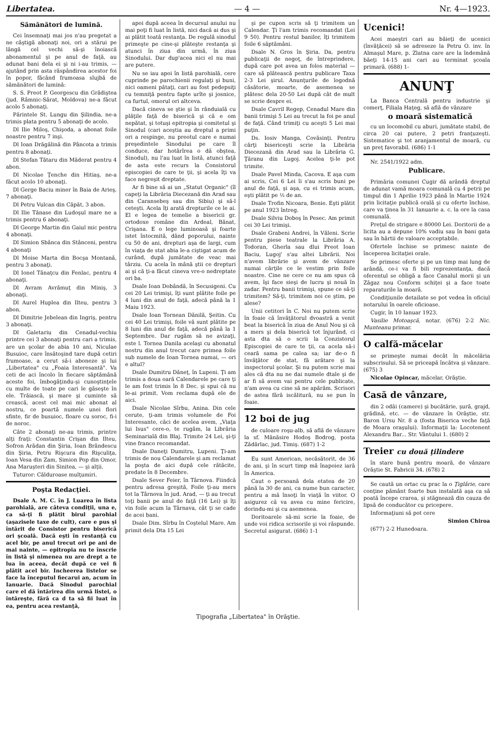Libertatea. — 4 — Nr. 4—1923.
Sămănători de lumină.
Cei însemnaţi mai jos n'au pregetat a ne câştigă abonaţi noi, ori a stărui pe lângă cel vechi să-şi înoiască abonamentul şi pe anul de faţă, au adunat bani dela ei şi ni i-au trimis, — ajutând prin asta răspândirea acestor foi în popor, făcând frumoasa slujbă de sămănători de lumină:
S. S. Preot P. Georgescu din Grădiştea (jud. Râmnic-Sărat, Moldova) ne-a făcut acolo 5 abonaţi.
Părintele St. Lungu din Şilindia, ne-a trimis plata pentru 5 abonaţi de acolo.
Dl Ilie Miloş, Chişoda, a abonat foile noastre pentru 7 inşi.
Dl Ioan Drăgălină din Pâncota a trimis pentru 8 abonaţi.
Dl Stefan Tătaru din Măderat pentru 4 abon.
Dl Nicolae Ţenche din Hitiaş, ne-a făcut acolo 10 abonaţi.
Dl Gerge Baciu miner în Baia de Arieş, 7 abonaţi.
Dl Petru Vulcan din Căpăt, 3 abon.
Dl Ilie Tănase din Ludoşul mare ne a trimis pentru 6 abonaţi.
Dl George Martin din Gaiul mic pentru 4 abonaţi.
Dl Simion Sbânca din Stânceni, pentru 4 abonaţi
Dl Moise Marta din Bocşa Montană, pentru 3 abonaţi.
Dl Ionel Tănaţcu din Fenlac, pentru 4 abonaţi.
Dl Avram Avrămuţ din Miniş, 3 abonaţi.
Dl Aurel Huplea din Ilteu, pentru 3 abon.
Dl Dimitrie Jebelean din Ingriş, pentru 3 abonaţi.
Dl Galetariu din Cenadul-vechiu printre cei 3 abonaţi pentru cari a trimis, are un şcolar de abia 10 ani, Niculae Busuioc, care însătoşind tare după cetiri frumoase, a cerut să-i aboneze şi lui „Libertatea" cu „Foaia Interesantă". Va ceti de aci încolo în fiecare săptămână aceste foi, îmbogăţindu-şi cunoştinţele cu multe de toate pe cari le găseşte în ele. Trăiască, şi mare şi cuminte să crească, acest cel mai mic abonat al nostru, ce poartă numele unei flori sfinte, fir de busuioc, floare cu soroc, fi-i de noroc.
Câte 2 abonaţi ne-au trimis, printre alţi fraţi: Constantin Crişan din Ilteu, Sofron Arădan din Şiria, Ioan Brândescu din Şiria, Petru Rişcura din Rişculiţa, Ioan Vesa din Zam, Simion Pop din Omor, Ana Maruşteri din Sinitea, — şi alţii.
Tuturor: Călduroase mulţumiri.
Poşta Redacţiei.
Dsale A. M. C. în J. Luarea în lista parohială, are câteva condiţii, una e, ca să-ţi fi plătit birul parohial (aşazisele taxe de cult), care e pus şi întărit de Consistor pentru biserică ori şcoală. Dacă eşti în restanţă cu acel bir, pe anul trecut ori pe ani de mai nainte, — epitropia nu te înscrie în listă şi nimenea nu are drept a te lua în aceea, decât după ce vei fi plătit acel bir. Incheerea listelor se face la începutul fiecarui an, acum în Ianuarie. Dacă Sinodul parochial care el dă întărirea din urmă listei, o întăreşte, fără ca d ta să fii luat în ea, pentru acea restanţă,
apoi după aceea în decursul anului nu mai poţi fi luat în listă, nici dacă ai dus şi ai plătit toată restanţa. De regulă sinodul primeşte pe cine-şi plăteşte restanţa şi atunci în ziua din urmă, în ziua Sinodului. Dar dup'acea nici el nu mai are putere.
Nu se iau apoi în listă parohială, cere cuprinde pe parochienii regulaţi şi buni, nici oameni pătaţi, cari au fost pedepsiţi cu temniţă pentru fapte urîte şi josnice, ca furtul, omorul ori altceva.
Dacă cineva se ştie şi în rânduială cu plăţile faţă de biserică şi că e om nepătat, şi totuşi epitropia şi comitetul şi Sinodul (cari aceştia au dreptul a primi ori a respinge, nu preotul care e numai preşedintele Sinodului pe care îl conduce, dar hotărîrea o dă obştea, Sinodul), nu l'au luat în listă, atunci faţă de asta este recurs la Consistorul episcopiei de care te ţii, şi acela îţi va face negreşit dreptate.
Ar fi bine să ai un „Statut Organic" (îl capeţi la Librăria Diecezană din Arad sau din Caransebeş sau din Sibiu) şi să-l ceteşti. Acela îţi arată drepturile ce le ai. El e legea de temelie a bisericii gr. ortodoxe române din Ardeal, Bănat, Crişana. E o lege luminoasă şi foarte istet întocmită, dând poporului, nainte cu 50 de ani, drepturi aşa de largi, cum în viaţa de stat abia le-a ciştigat acum de curând, după jumătate de veac mai târziu. Cu acela în mână ştii ce drepturi ai şi că ţi-a făcut cineva vre-o nedreptate ori ba.
Dsale Ioan Dobândă, în Secusigeni. Cu cei 20 Lei trimişi, îţi sunt plătite foile pe 4 luni din anul de faţă, adecă până la 1 Maiu 1923.
Dsale Ioan Tornean Dănilă, Şeitin. Cu cei 40 Lei trimişi, foile vă sunt plătite pe 8 luni din anul de faţă, adecă până la 1 Septembre. Dar rugăm să ne avizaţi, este l. Tornea Danila acelaşi cu abonatul nostru din anul trecut care primea foile sub numele de Ioan Tornea numai, — ori e altul?
Dsale Dumitru Dăneţ, în Lupeni. Ţi am trimis a doua oară Calendarele pe care ţi le am fost trimis în 8 Dec. şi spui că nu le-ai primit. Vom reclama după ele de aici.
Dsale Nicolae Sîrbu, Anina. Din cele cerute, ţi-am trimis volumele de Foi Interesante, căci de acelea avem, „Viaţa lui Isus" cere-o, te rugăm, la Librăria Seminarială din Blaj. Trimite 24 Lei, şi-ţi vine franco recomandat.
Dsale Daneţi Dumitru, Lupeni. Ţi-am trimis de nou Calendarele şi am reclamat la poşta de aici după cele rătăcite, predate în 8 Decembre.
Dsale Sever Feier, în Târnova. Fiindcă pentru adresa greşită, Foile ţi-au mers tot la Târnova în jud. Arad, — ţi au trecut toţi banii pe anul de faţă (16 Lei) şi îţi vin foile acum la Târnava, cât ţi se cade de acei bani.
Dsale Dim. Sîrbu în Coştelul Mare. Am primit dela Dta 15 Lei
şi pe cupon scris să ţi trimitem un Calendar. Ţi l'am trimis recomandat (Lei 9 50). Pentru restul banilor, îţi trimitem foile 6 săptămâni.
Dsale N. Gros în Şiria. Da, pentru publicaţii de negoţ, de întreprindere, după care pot avea un folos material — care să plătească pentru publicare Taxa 2-3 Lei şirul. Anunţurile de logodnă căsătorie, moarte, de asemenea se plătesc dela 20-50 Lei după cât de mult se scrie despre ei.
Dsale Cavril Regep, Cenadul Mare din banii trimişi 5 Lei au trecut la foi pe anul de faţă. Când trimiţi cu aceşti 5 Lei mai puţin.
Ds. Iosiv Manga, Covăsinţi. Pentru cărţi bisericeşti scrie la Librăria Diecezană din Arad sau la Librăria G. Ţăranu din Lugoj. Acelea ţi-le pot trimite.
Dsale Pavel Minda, Cacova. E aşa cum ai scris, Cei 6 Lei îi s'au scris buni pe anul de faţă, şi aşa, cu ei trimis acum, eşti plătit pe ½ de an.
Dsale Trofin Nicoara, Benie. Eşti plătit pe anul 1923 întreg.
Dsale Silviu Doboş în Pesec. Am primit cei 30 Lei trimişi.
Dsale Grabeni Andrei, în Văleni. Scrie pentru piese teatrale la Librăria A. Todoran, Gherla sau dlui Preot Ioan Baciu, Lugoj' s'au altei Librării. Noi n'avem librărie şi avem de vânzare numai cărţile ce le vestim prin foile noastre. Cine ne cere ce nu am spus că avem, îşi face sieşi de lucru şi nouă în zadar. Pentru banii trimişi, spune ce să-ţi trimitem? Să-ţi, trimitem noi ce ştim, pe alese?
Unii cetitori în C. Noi nu putem scrie în foaie că învăţătorul dvoastră a venit beat la biserică în ziua de Anul Nou şi că a mers şi dela biserică tot înjurând, ci asta dta să o scrii la Conzistorul Episcopiei de care te ţii, ca acela să-i ceară sama pe calea sa; iar de-o fi învăţător de stat, fă arătare şi la inspectorul şcolar. Şi nu putem scrie mai ales că dta nu ne dai numele dtale şi de ar fi să avem vai pentru cele publicate, n'am avea cu cine să ne apărăm. Scrisori de astea fără iscălitură, nu se pun în foaie.
12 boi de jug
de culoare roşu-alb, să află de vânzare la sf. Mănăsire Hodoş Bodrog, posta Zădărlac, jud. Timiş. (687) 1-2
Eu sunt American, necăsătorit, de 36 de ani, şi în scurt timp mă înapoiez iară în America.
Caut o persoană dela etatea de 20 până la 30 de ani, ca nume bun caracter, pentru a mă însoţi în viaţă în viitor. O asigurez că va avea cu mine fericire, dorindu-mi şi cu asemenea.
Doritoarele să-mi scrie la foaie, de unde voi ridica scrisorile şi voi răspunde. Secretul asigurat. (686) 1-1
Ucenici!
Acei maeştri cari au băieţi de ucenici (învăţăcei) să se adreseze la Petru O. inv. în Almaşul Mare, p. Zlatna care are la îndemână băeţi 14-15 ani cari au terminat şcoala primară. (688) 1-
ANUNŢ
La Banca Centrală pentru industrie şi comerţ, Filiala Haţeg, să află de vânzare
o moară sistematică
cu un locomobil cu aburi, jumătate stabil, de circa 20 cai putere, 2 petri franţuzeşti. Sistematice şi tot aranjamentul de moară, cu un preţ favorabil. (686) 1-1
Nr. 2541/1922 adm.
Publicare.
Primăria comunei Cugir dă arândă dreptul de adunat vamă moara comunală cu 4 petrii pe timpul din 1 Aprilie 1923 până în Martie 1924 prin licitaţie publică orală şi cu oferte închise, care va ţinea în 31 Ianuarie a. c. la ore la casa comunală.
Preţul de strigare e 80000 Lei. Doritorii de a licita au a depune 10% vadiu sau în bani gata sau în hârtii de valoare acceptabile.
Ofertele închise se primesc nainte de începerea licitaţiei orale.
Se primesc oferte şi pe un timp mai lung de arândă, ce-i va fi bili reprezentanţa, dacă oferentul se obligă a face Canalul morii şi un Zăgaz nou Conform schiţei şi a face toate reparaturile la moară.
Condiţiunile detailate se pot vedea în oficiul notarului în oarele oficioase.
Cugir, în 10 Ianuar 1923.
Vasilie Motoaşcă, notar. (676) 2-2 Nic. Munteanu primar.
O calfă-măcelar
se primeşte numai decât în măcelăria subscrisului. Să se priceapă încătva şi vânzare. (675) 3
Nicolae Opincar, măcelar, Orăştie.
Casă de vânzare,
din 2 odăi (camere) şi bucătărie, şură, grajd, grădină, etc. — de vânzare în Orăştie, str. Baron Ursu Nr. 8 a (fosta Biserica veche faţă de Moara oraşului). Informaţii la: Locotenent Alexandru Bar... Str. Vântului 1. (680) 2
Treier cu două ţilindere
în stare bună pentru moară, de vânzare Orăştie St. Fabricii 34. (678) 2
Se caută un ortac cu prac la o Ţiglărie, care conţine pământ foarte bun instalată aşa ca să poată începe crarea, şi stăgnează din cauza de lipsă de conducător cu pricepere.
Informaţiuni să pot cere
Simion Chiroa
(677) 2-2 Hunedoara.
Tipografia „Libertatea" în Orăştie.